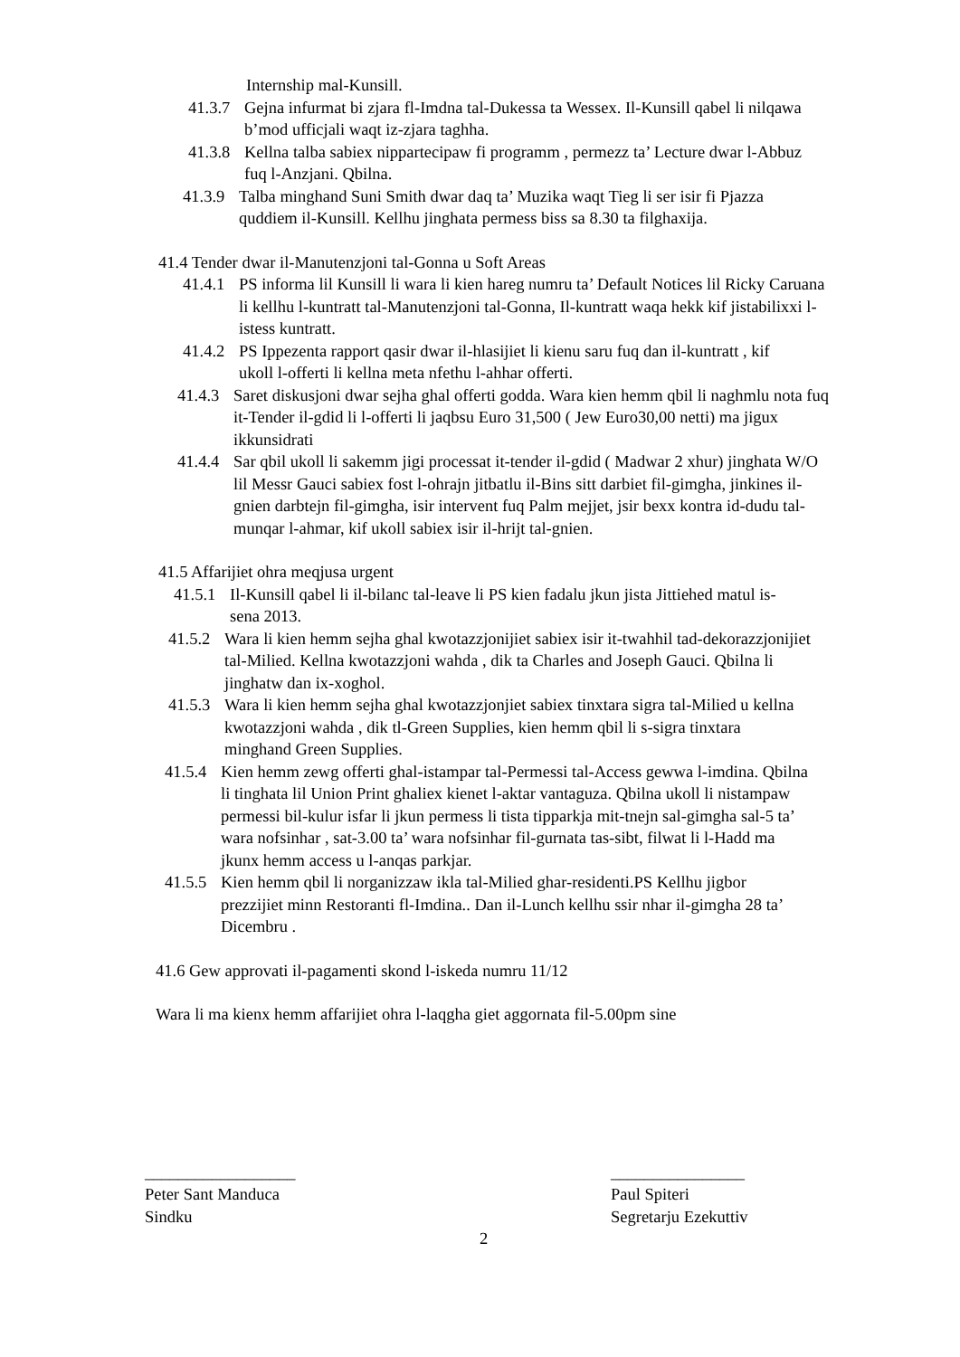Internship mal-Kunsill.
41.3.7 Gejna infurmat bi zjara fl-Imdna tal-Dukessa ta Wessex. Il-Kunsill qabel li nilqawa b’mod ufficjali waqt iz-zjara taghha.
41.3.8 Kellna talba sabiex nippartecipaw fi programm , permezz ta’ Lecture dwar l-Abbuz fuq l-Anzjani. Qbilna.
41.3.9 Talba minghand Suni Smith dwar daq ta’ Muzika waqt Tieg li ser isir fi Pjazza quddiem il-Kunsill. Kellhu jinghata permess biss sa 8.30 ta filghaxija.
41.4 Tender dwar il-Manutenzjoni tal-Gonna u Soft Areas
41.4.1 PS informa lil Kunsill li wara li kien hareg numru ta’ Default Notices lil Ricky Caruana li kellhu l-kuntratt tal-Manutenzjoni tal-Gonna, Il-kuntratt waqa hekk kif jistabilixxi l-istess kuntratt.
41.4.2 PS Ippezenta rapport qasir dwar il-hlasijiet li kienu saru fuq dan il-kuntratt , kif ukoll l-offerti li kellna meta nfethu l-ahhar offerti.
41.4.3 Saret diskusjoni dwar sejha ghal offerti godda. Wara kien hemm qbil li naghmlu nota fuq it-Tender il-gdid li l-offerti li jaqbsu Euro 31,500 ( Jew Euro30,00 netti) ma jigux ikkunsidrati
41.4.4 Sar qbil ukoll li sakemm jigi processat it-tender il-gdid ( Madwar 2 xhur) jinghata W/O lil Messr Gauci sabiex fost l-ohrajn jitbatlu il-Bins sitt darbiet fil-gimgha, jinkines il-gnien darbtejn fil-gimgha, isir intervent fuq Palm mejjet, jsir bexx kontra id-dudu tal-munqar l-ahmar, kif ukoll sabiex isir il-hrijt tal-gnien.
41.5 Affarijiet ohra meqjusa urgent
41.5.1 Il-Kunsill qabel li il-bilanc tal-leave li PS kien fadalu jkun jista Jittiehed matul is-sena 2013.
41.5.2 Wara li kien hemm sejha ghal kwotazzjonijiet sabiex isir it-twahhil tad-dekorazzjonijiet tal-Milied. Kellna kwotazzjoni wahda , dik ta Charles and Joseph Gauci. Qbilna li jinghatw dan ix-xoghol.
41.5.3 Wara li kien hemm sejha ghal kwotazzjonjiet sabiex tinxtara sigra tal-Milied u kellna kwotazzjoni wahda , dik tl-Green Supplies, kien hemm qbil li s-sigra tinxtara minghand Green Supplies.
41.5.4 Kien hemm zewg offerti ghal-istampar tal-Permessi tal-Access gewwa l-imdina. Qbilna li tinghata lil Union Print ghaliex kienet l-aktar vantaguza. Qbilna ukoll li nistampaw permessi bil-kulur isfar li jkun permess li tista tipparkja mit-tnejn sal-gimgha sal-5 ta’ wara nofsinhar , sat-3.00 ta’ wara nofsinhar fil-gurnata tas-sibt, filwat li l-Hadd ma jkunx hemm access u l-anqas parkjar.
41.5.5 Kien hemm qbil li norganizzaw ikla tal-Milied ghar-residenti.PS Kellhu jigbor prezzijiet minn Restoranti fl-Imdina.. Dan il-Lunch kellhu ssir nhar il-gimgha 28 ta’ Dicembru .
41.6 Gew approvati il-pagamenti skond l-iskeda numru 11/12
Wara li ma kienx hemm affarijiet ohra l-laqgha giet aggornata fil-5.00pm sine
__________________
Peter Sant Manduca
Sindku
________________
Paul Spiteri
Segretarju Ezekuttiv
2